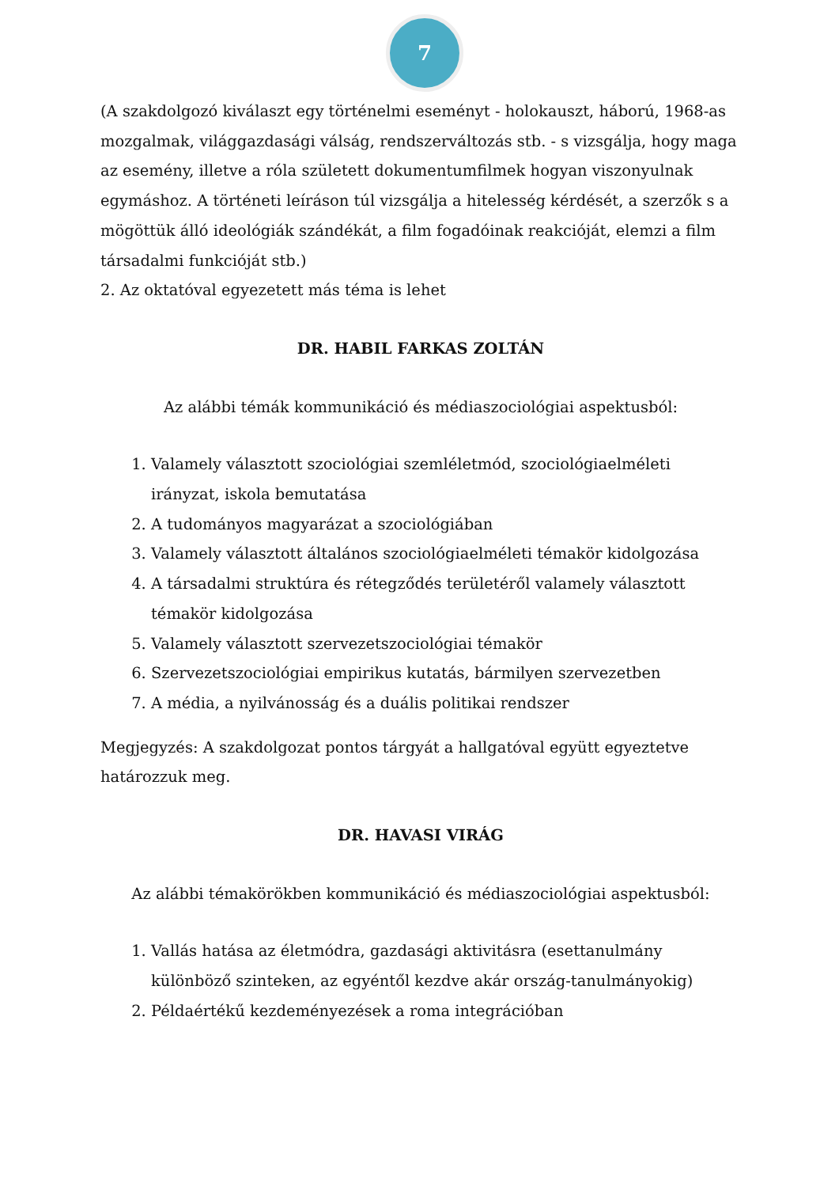7
(A szakdolgozó kiválaszt egy történelmi eseményt - holokauszt, háború, 1968-as mozgalmak, világgazdasági válság, rendszerváltozás stb. - s vizsgálja, hogy maga az esemény, illetve a róla született dokumentumfilmek hogyan viszonyulnak egymáshoz. A történeti leíráson túl vizsgálja a hitelesség kérdését, a szerzők s a mögöttük álló ideológiák szándékát, a film fogadóinak reakcióját, elemzi a film társadalmi funkcióját stb.)
2. Az oktatóval egyezetett más téma is lehet
DR. HABIL FARKAS ZOLTÁN
Az alábbi témák kommunikáció és médiaszociológiai aspektusból:
1. Valamely választott szociológiai szemléletmód, szociológiaelméleti irányzat, iskola bemutatása
2. A tudományos magyarázat a szociológiában
3. Valamely választott általános szociológiaelméleti témakör kidolgozása
4. A társadalmi struktúra és rétegződés területéről valamely választott témakör kidolgozása
5. Valamely választott szervezetszociológiai témakör
6. Szervezetszociológiai empirikus kutatás, bármilyen szervezetben
7. A média, a nyilvánosság és a duális politikai rendszer
Megjegyzés: A szakdolgozat pontos tárgyát a hallgatóval együtt egyeztetve határozzuk meg.
DR. HAVASI VIRÁG
Az alábbi témakörökben kommunikáció és médiaszociológiai aspektusból:
1. Vallás hatása az életmódra, gazdasági aktivitásra (esettanulmány különböző szinteken, az egyéntől kezdve akár ország-tanulmányokig)
2. Példaértékű kezdeményezések a roma integrációban